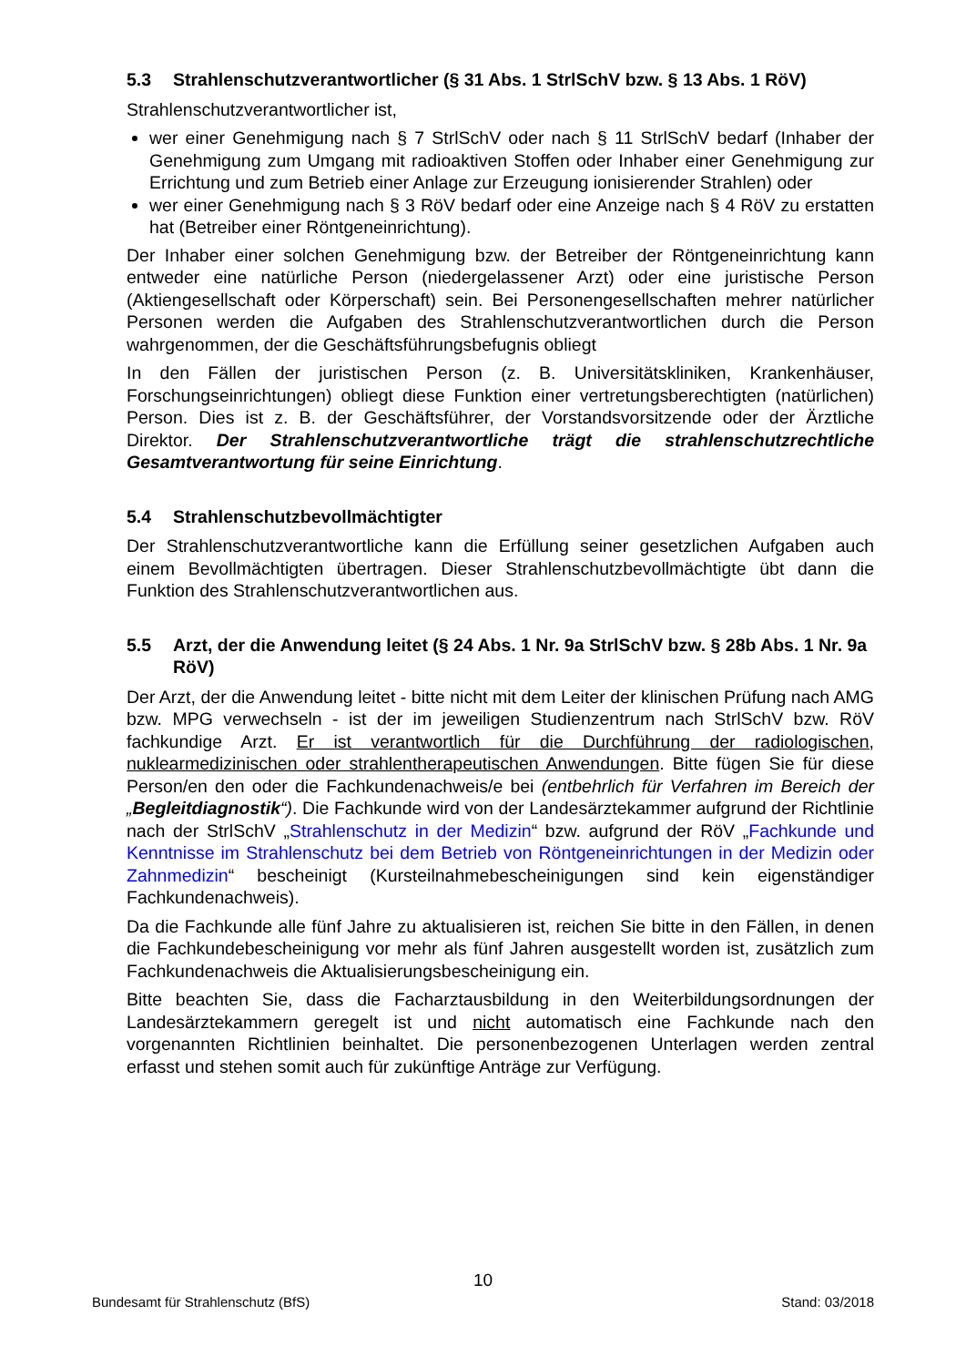5.3 Strahlenschutzverantwortlicher (§ 31 Abs. 1 StrlSchV bzw. § 13 Abs. 1 RöV)
Strahlenschutzverantwortlicher ist,
wer einer Genehmigung nach § 7 StrlSchV oder nach § 11 StrlSchV bedarf (Inhaber der Genehmigung zum Umgang mit radioaktiven Stoffen oder Inhaber einer Genehmigung zur Errichtung und zum Betrieb einer Anlage zur Erzeugung ionisierender Strahlen) oder
wer einer Genehmigung nach § 3 RöV bedarf oder eine Anzeige nach § 4 RöV zu erstatten hat (Betreiber einer Röntgeneinrichtung).
Der Inhaber einer solchen Genehmigung bzw. der Betreiber der Röntgeneinrichtung kann entweder eine natürliche Person (niedergelassener Arzt) oder eine juristische Person (Aktiengesellschaft oder Körperschaft) sein. Bei Personengesellschaften mehrer natürlicher Personen werden die Aufgaben des Strahlenschutzverantwortlichen durch die Person wahrgenommen, der die Geschäftsführungsbefugnis obliegt
In den Fällen der juristischen Person (z. B. Universitätskliniken, Krankenhäuser, Forschungseinrichtungen) obliegt diese Funktion einer vertretungsberechtigten (natürlichen) Person. Dies ist z. B. der Geschäftsführer, der Vorstandsvorsitzende oder der Ärztliche Direktor. Der Strahlenschutzverantwortliche trägt die strahlenschutzrechtliche Gesamtverantwortung für seine Einrichtung.
5.4 Strahlenschutzbevollmächtigter
Der Strahlenschutzverantwortliche kann die Erfüllung seiner gesetzlichen Aufgaben auch einem Bevollmächtigten übertragen. Dieser Strahlenschutzbevollmächtigte übt dann die Funktion des Strahlenschutzverantwortlichen aus.
5.5 Arzt, der die Anwendung leitet (§ 24 Abs. 1 Nr. 9a StrlSchV bzw. § 28b Abs. 1 Nr. 9a RöV)
Der Arzt, der die Anwendung leitet - bitte nicht mit dem Leiter der klinischen Prüfung nach AMG bzw. MPG verwechseln - ist der im jeweiligen Studienzentrum nach StrlSchV bzw. RöV fachkundige Arzt. Er ist verantwortlich für die Durchführung der radiologischen, nuklearmedizinischen oder strahlentherapeutischen Anwendungen. Bitte fügen Sie für diese Person/en den oder die Fachkundenachweis/e bei (entbehrlich für Verfahren im Bereich der „Begleitdiagnostik“). Die Fachkunde wird von der Landesärztekammer aufgrund der Richtlinie nach der StrlSchV „Strahlenschutz in der Medizin“ bzw. aufgrund der RöV „Fachkunde und Kenntnisse im Strahlenschutz bei dem Betrieb von Röntgeneinrichtungen in der Medizin oder Zahnmedizin“ bescheinigt (Kursteilnahmebescheinigungen sind kein eigenständiger Fachkundenachweis).
Da die Fachkunde alle fünf Jahre zu aktualisieren ist, reichen Sie bitte in den Fällen, in denen die Fachkundebescheinigung vor mehr als fünf Jahren ausgestellt worden ist, zusätzlich zum Fachkundenachweis die Aktualisierungsbescheinigung ein.
Bitte beachten Sie, dass die Facharztausbildung in den Weiterbildungsordnungen der Landesärztekammern geregelt ist und nicht automatisch eine Fachkunde nach den vorgenannten Richtlinien beinhaltet. Die personenbezogenen Unterlagen werden zentral erfasst und stehen somit auch für zukünftige Anträge zur Verfügung.
10
Bundesamt für Strahlenschutz (BfS) Stand: 03/2018